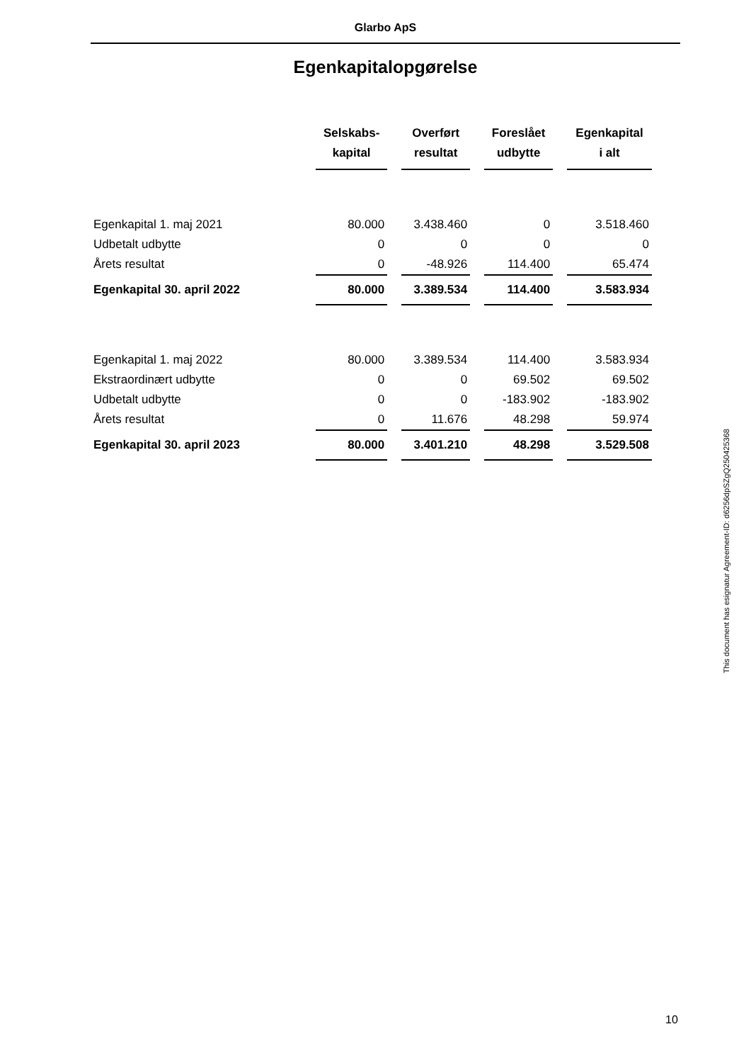Glarbo ApS
Egenkapitalopgørelse
| | Selskabs- kapital | Overført resultat | Foreslået udbytte | Egenkapital i alt |
| --- | --- | --- | --- | --- |
| Egenkapital 1. maj 2021 | 80.000 | 3.438.460 | 0 | 3.518.460 |
| Udbetalt udbytte | 0 | 0 | 0 | 0 |
| Årets resultat | 0 | -48.926 | 114.400 | 65.474 |
| Egenkapital 30. april 2022 | 80.000 | 3.389.534 | 114.400 | 3.583.934 |
| Egenkapital 1. maj 2022 | 80.000 | 3.389.534 | 114.400 | 3.583.934 |
| Ekstraordinært udbytte | 0 | 0 | 69.502 | 69.502 |
| Udbetalt udbytte | 0 | 0 | -183.902 | -183.902 |
| Årets resultat | 0 | 11.676 | 48.298 | 59.974 |
| Egenkapital 30. april 2023 | 80.000 | 3.401.210 | 48.298 | 3.529.508 |
This document has esignatur Agreement-ID: d6256dpSZgQ250425368
10